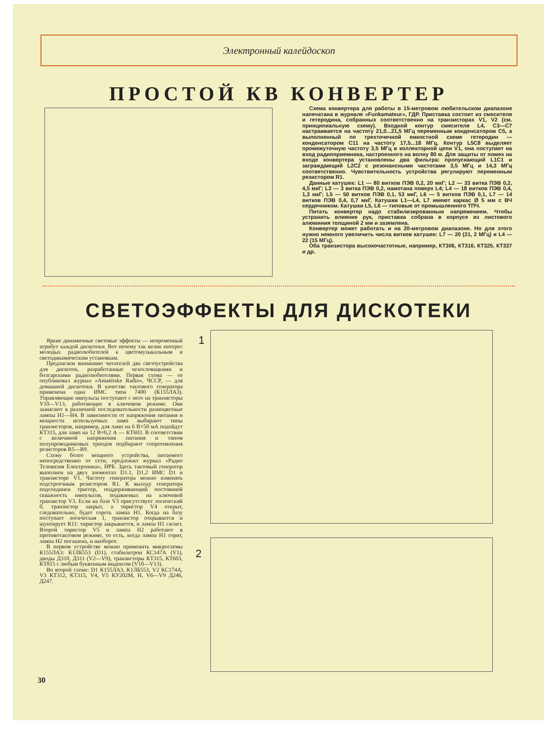Электронный калейдоскоп
ПРОСТОЙ КВ КОНВЕРТЕР
Схема конвертера для работы в 15-метровом любительском диапазоне напечатана в журнале «Funkamateur», ГДР. Приставка состоит из смесителя и гетеродина, собранных соответственно на транзисторах V1, V2 (см. принципиальную схему). Входной контур смесителя L4, C3—C7 настраивается на частоту 21,0...21,5 МГц переменным конденсатором C5, а выполненный по трехточечной емкостной схеме гетеродин — конденсатором C11 на частоту 17,5...18 МГц. Контур L5C8 выделяет промежуточную частоту 3,5 МГц в коллекторной цепи V1, она поступает на вход радиоприемника, настроенного на волну 80 м. Для защиты от помех на входе конвертера установлены два фильтра: пропускающий L1C1 и заграждающий L2C2 с резонансными частотами 3,5 МГц и 14,3 МГц соответственно. Чувствительность устройства регулируют переменным резистором R1.
Данные катушек: L1 — 80 витков ПЭВ 0,2, 20 мкГ; L2 — 33 витка ПЭВ 0,2, 4,5 мкГ; L3 — 3 витка ПЭВ 0,2, намотана поверх L4; L4 — 18 витков ПЭВ 0,4, 1,3 мкГ; L5 — 50 витков ПЭВ 0,1, 53 мкГ, L6 — 5 витков ПЭВ 0,1, L7 — 14 витков ПЭВ 0,4, 0,7 мкГ. Катушки L1—L4, L7 имеют каркас Ø 5 мм с ВЧ сердечником. Катушки L5, L6 — типовые от промышленного ТПЧ.
Питать конвертер надо стабилизированным напряжением. Чтобы устранить влияние рук, приставка собрана в корпусе из листового алюминия толщиной 2 мм и заземлена.
Конвертер может работать и на 20-метровом диапазоне. Но для этого нужно немного увеличить числа витков катушек: L7 — 20 (21, 2 МГц) и L4 — 22 (15 МГц).
Оба транзистора высокочастотные, например, КТ306, КТ316, КТ325, КТ337 и др.
СВЕТОЭФФЕКТЫ ДЛЯ ДИСКОТЕКИ
Яркие динамичные световые эффекты — непременный атрибут каждой дискотеки. Вот почему так велик интерес молодых радиолюбителей к цветомузыкальным и светодинамическим установкам.
Предлагаем вниманию читателей два светоустройства для дискотек, разработанные чехословацкими и болгарскими радиолюбителями. Первая схема — ее опубликовал журнал «Amatérske Radio», ЧССР, — для домашней дискотеки. В качестве тактового генератора применена одна ИМС типа 7400 (К155ЛА3). Управляющие импульсы поступают с него на транзисторы V10—V13, работающие в ключевом режиме. Они зажигают в различной последовательности разноцветные лампы H1—H4. В зависимости от напряжения питания и мощности используемых ламп выбирают типы транзисторов, например, для ламп на 6 В×50 мА подойдут КТ315, для ламп на 12 В×0,2 А — КТ603. В соответствии с величиной напряжения питания и типом полупроводниковых триодов подбирают сопротивления резисторов R5—R9.
Схему более мощного устройства, питаемого непосредственно от сети, предложил журнал «Радио Телевизия Електроника», НРБ. Здесь тактовый генератор выполнен на двух элементах D1.1, D1.2 ИМС D1 и транзисторе V1. Частоту генератора можно изменять подстроечным резистором R1. К выходу генератора подсоединен триггер, поддерживающий постоянной скважность импульсов, подаваемых на ключевой транзистор V3. Если на базе V3 присутствует логический 0, транзистор закрыт, а тиристор V4 открыт, следовательно, будет гореть лампа H1. Когда на базу поступает логическая 1, транзистор открывается и шунтирует R11: тиристор закрывается, и лампа H1 гаснет. Второй тиристор V5 и лампа H2 работают в противотактовом режиме, то есть, когда лампа H1 горит, лампа H2 погашена, и наоборот.
В первом устройстве можно применить микросхемы К155ЛА3: К1ЛБ553 (D1), стабилитрон КС147А (V1), диоды Д310, Д311 (V2—V9), транзисторы КТ315, КТ603, КТ815 с любым буквенным индексом (V10—V13).
Во второй схеме: D1 К155ЛА3, К1ЛБ553, V2 КС174А, V3 КТ312, КТ315, V4, V5 КУ202М, Н, V6—V9 Д246, Д247.
1
2
30